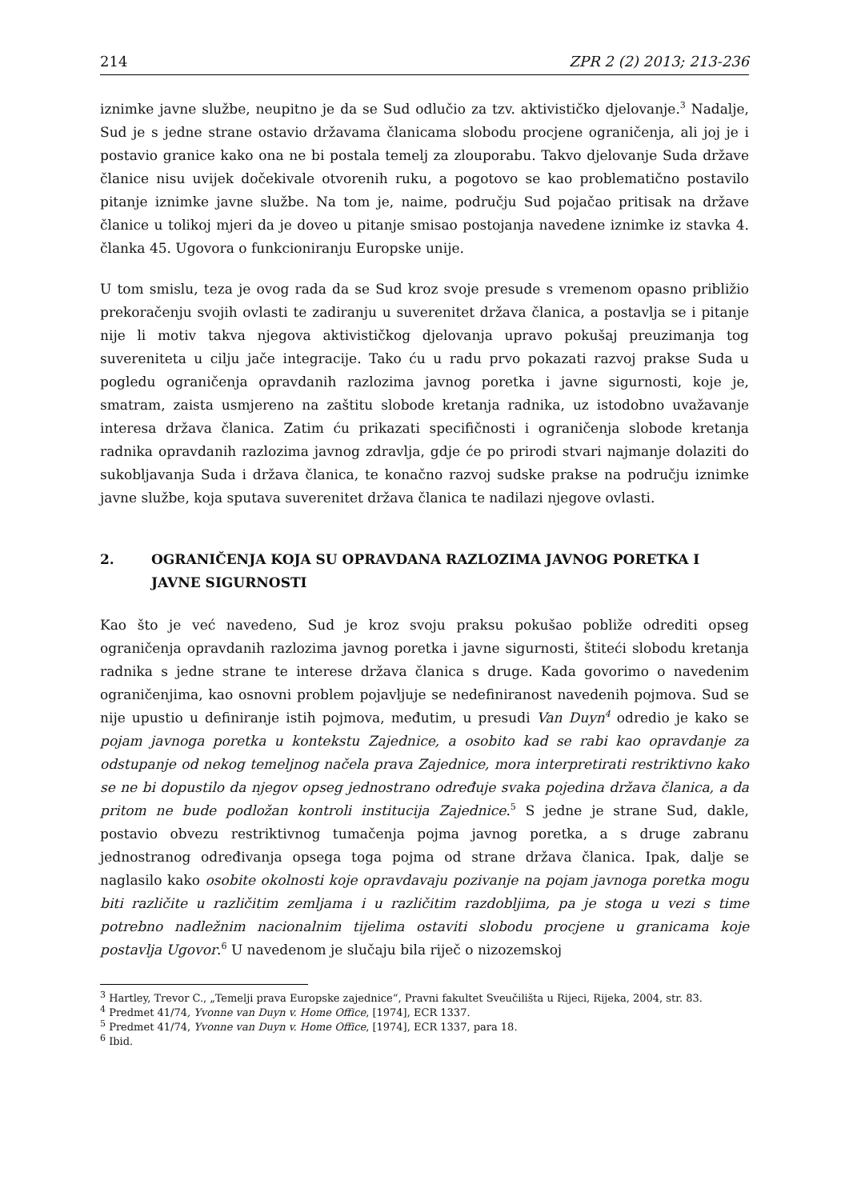214 ZPR 2 (2) 2013; 213-236
iznimke javne službe, neupitno je da se Sud odlučio za tzv. aktivističko djelovanje.<sup>3</sup> Nadalje, Sud je s jedne strane ostavio državama članicama slobodu procjene ograničenja, ali joj je i postavio granice kako ona ne bi postala temelj za zlouporabu. Takvo djelovanje Suda države članice nisu uvijek dočekivale otvorenih ruku, a pogotovo se kao problematično postavilo pitanje iznimke javne službe. Na tom je, naime, području Sud pojačao pritisak na države članice u tolikoj mjeri da je doveo u pitanje smisao postojanja navedene iznimke iz stavka 4. članka 45. Ugovora o funkcioniranju Europske unije.
U tom smislu, teza je ovog rada da se Sud kroz svoje presude s vremenom opasno približio prekoračenju svojih ovlasti te zadiranju u suverenitet država članica, a postavlja se i pitanje nije li motiv takva njegova aktivističkog djelovanja upravo pokušaj preuzimanja tog suvereniteta u cilju jače integracije. Tako ću u radu prvo pokazati razvoj prakse Suda u pogledu ograničenja opravdanih razlozima javnog poretka i javne sigurnosti, koje je, smatram, zaista usmjereno na zaštitu slobode kretanja radnika, uz istodobno uvažavanje interesa država članica. Zatim ću prikazati specifičnosti i ograničenja slobode kretanja radnika opravdanih razlozima javnog zdravlja, gdje će po prirodi stvari najmanje dolaziti do sukobljavanja Suda i država članica, te konačno razvoj sudske prakse na području iznimke javne službe, koja sputava suverenitet država članica te nadilazi njegove ovlasti.
2. OGRANIČENJA KOJA SU OPRAVDANA RAZLOZIMA JAVNOG PORETKA I JAVNE SIGURNOSTI
Kao što je već navedeno, Sud je kroz svoju praksu pokušao pobliže odrediti opseg ograničenja opravdanih razlozima javnog poretka i javne sigurnosti, štiteći slobodu kretanja radnika s jedne strane te interese država članica s druge. Kada govorimo o navedenim ograničenjima, kao osnovni problem pojavljuje se nedefiniranost navedenih pojmova. Sud se nije upustio u definiranje istih pojmova, međutim, u presudi Van Duyn<sup>4</sup> odredio je kako se pojam javnoga poretka u kontekstu Zajednice, a osobito kad se rabi kao opravdanje za odstupanje od nekog temeljnog načela prava Zajednice, mora interpretirati restriktivno kako se ne bi dopustilo da njegov opseg jednostrano određuje svaka pojedina država članica, a da pritom ne bude podložan kontroli institucija Zajednice.<sup>5</sup> S jedne je strane Sud, dakle, postavio obvezu restriktivnog tumačenja pojma javnog poretka, a s druge zabranu jednostranog određivanja opsega toga pojma od strane država članica. Ipak, dalje se naglasilo kako osobite okolnosti koje opravdavaju pozivanje na pojam javnoga poretka mogu biti različite u različitim zemljama i u različitim razdobljima, pa je stoga u vezi s time potrebno nadležnim nacionalnim tijelima ostaviti slobodu procjene u granicama koje postavlja Ugovor.<sup>6</sup> U navedenom je slučaju bila riječ o nizozemskoj
<sup>3</sup> Hartley, Trevor C., „Temelji prava Europske zajednice“, Pravni fakultet Sveučilišta u Rijeci, Rijeka, 2004, str. 83.
<sup>4</sup> Predmet 41/74, Yvonne van Duyn v. Home Office, [1974], ECR 1337.
<sup>5</sup> Predmet 41/74, Yvonne van Duyn v. Home Office, [1974], ECR 1337, para 18.
<sup>6</sup> Ibid.